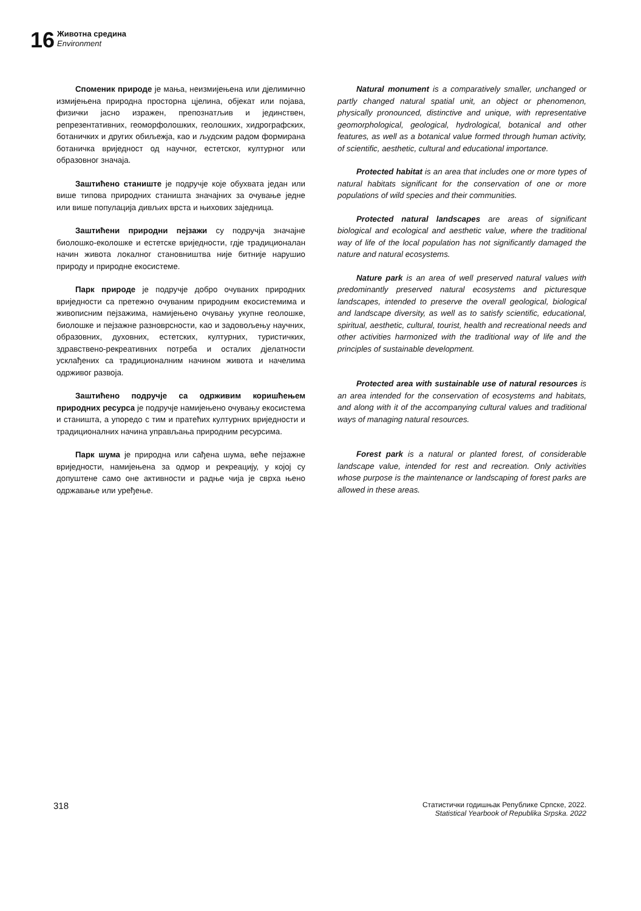16
Животна средина
Environment
Споменик природе је мања, неизмијењена или дјелимично измијењена природна просторна цјелина, објекат или појава, физички јасно изражен, препознатљив и јединствен, репрезентативних, геоморфолошких, геолошких, хидрографских, ботаничких и других обиљежја, као и људским радом формирана ботаничка вриједност од научног, естетског, културног или образовног значаја.
Заштићено станиште је подручје које обухвата један или више типова природних станишта значајних за очување једне или више популација дивљих врста и њихових заједница.
Заштићени природни пејзажи су подручја значајне биолошко-еколошке и естетске вриједности, гдје традиционалан начин живота локалног становништва није битније нарушио природу и природне екосистеме.
Парк природе је подручје добро очуваних природних вриједности са претежно очуваним природним екосистемима и живописним пејзажима, намијењено очувању укупне геолошке, биолошке и пејзажне разноврсности, као и задовољењу научних, образовних, духовних, естетских, културних, туристичких, здравствено-рекреативних потреба и осталих дјелатности усклађених са традиционалним начином живота и начелима одрживог развоја.
Заштићено подручје са одрживим коришћењем природних ресурса је подручје намијењено очувању екосистема и станишта, а упоредо с тим и пратећих културних вриједности и традиционалних начина управљања природним ресурсима.
Парк шума је природна или сађена шума, веће пејзажне вриједности, намијењена за одмор и рекреацију, у којој су допуштене само оне активности и радње чија је сврха њено одржавање или уређење.
Natural monument is a comparatively smaller, unchanged or partly changed natural spatial unit, an object or phenomenon, physically pronounced, distinctive and unique, with representative geomorphological, geological, hydrological, botanical and other features, as well as a botanical value formed through human activity, of scientific, aesthetic, cultural and educational importance.
Protected habitat is an area that includes one or more types of natural habitats significant for the conservation of one or more populations of wild species and their communities.
Protected natural landscapes are areas of significant biological and ecological and aesthetic value, where the traditional way of life of the local population has not significantly damaged the nature and natural ecosystems.
Nature park is an area of well preserved natural values with predominantly preserved natural ecosystems and picturesque landscapes, intended to preserve the overall geological, biological and landscape diversity, as well as to satisfy scientific, educational, spiritual, aesthetic, cultural, tourist, health and recreational needs and other activities harmonized with the traditional way of life and the principles of sustainable development.
Protected area with sustainable use of natural resources is an area intended for the conservation of ecosystems and habitats, and along with it of the accompanying cultural values and traditional ways of managing natural resources.
Forest park is a natural or planted forest, of considerable landscape value, intended for rest and recreation. Only activities whose purpose is the maintenance or landscaping of forest parks are allowed in these areas.
318
Статистички годишњак Републике Српске, 2022.
Statistical Yearbook of Republika Srpska. 2022